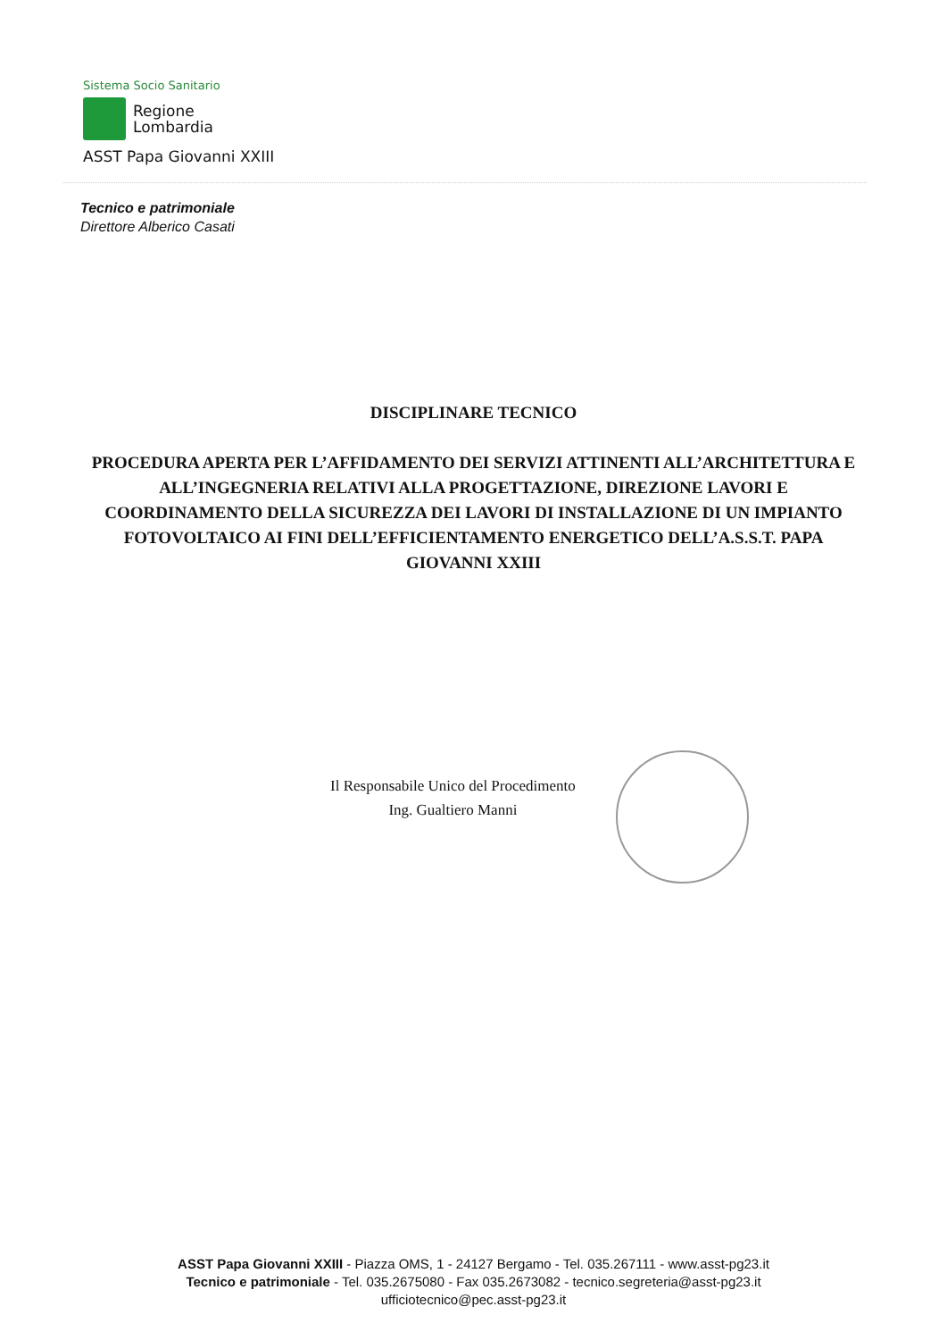Sistema Socio Sanitario
Regione
Lombardia
ASST Papa Giovanni XXIII
Tecnico e patrimoniale
Direttore Alberico Casati
DISCIPLINARE TECNICO
PROCEDURA APERTA PER L’AFFIDAMENTO DEI SERVIZI ATTINENTI ALL’ARCHITETTURA E ALL’INGEGNERIA RELATIVI ALLA PROGETTAZIONE, DIREZIONE LAVORI E COORDINAMENTO DELLA SICUREZZA DEI LAVORI DI INSTALLAZIONE DI UN IMPIANTO FOTOVOLTAICO AI FINI DELL’EFFICIENTAMENTO ENERGETICO DELL’A.S.S.T. PAPA GIOVANNI XXIII
Il Responsabile Unico del Procedimento
Ing. Gualtiero Manni
ASST Papa Giovanni XXIII - Piazza OMS, 1 - 24127 Bergamo - Tel. 035.267111 - www.asst-pg23.it
Tecnico e patrimoniale - Tel. 035.2675080 - Fax 035.2673082 - tecnico.segreteria@asst-pg23.it
ufficiotecnico@pec.asst-pg23.it